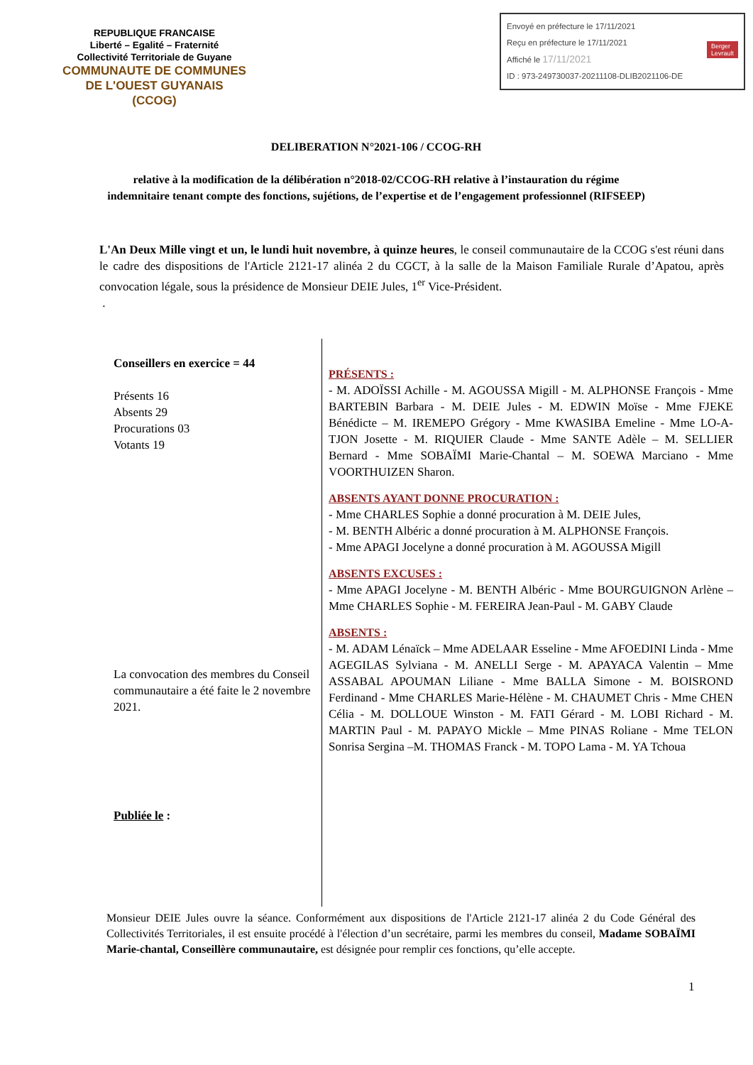REPUBLIQUE FRANCAISE
Liberté – Egalité – Fraternité
Collectivité Territoriale de Guyane
COMMUNAUTE DE COMMUNES
DE L'OUEST GUYANAIS
(CCOG)
Envoyé en préfecture le 17/11/2021
Reçu en préfecture le 17/11/2021
Affiché le 17/11/2021 Berger
Levrault
ID : 973-249730037-20211108-DLIB2021106-DE
DELIBERATION N°2021-106 / CCOG-RH
relative à la modification de la délibération n°2018-02/CCOG-RH relative à l’instauration du régime indemnitaire tenant compte des fonctions, sujétions, de l’expertise et de l’engagement professionnel (RIFSEEP)
L'An Deux Mille vingt et un, le lundi huit novembre, à quinze heures, le conseil communautaire de la CCOG s'est réuni dans le cadre des dispositions de l'Article 2121-17 alinéa 2 du CGCT, à la salle de la Maison Familiale Rurale d’Apatou, après convocation légale, sous la présidence de Monsieur DEIE Jules, 1<sup>er</sup> Vice-Président.
.
Conseillers en exercice = 44
Présents 16
Absents 29
Procurations 03
Votants 19
La convocation des membres du Conseil communautaire a été faite le 2 novembre 2021.
Publiée le :
PRÉSENTS :
- M. ADOÏSSI Achille - M. AGOUSSA Migill - M. ALPHONSE François - Mme BARTEBIN Barbara - M. DEIE Jules - M. EDWIN Moïse - Mme FJEKE Bénédicte – M. IREMEPO Grégory - Mme KWASIBA Emeline - Mme LO-A-TJON Josette - M. RIQUIER Claude - Mme SANTE Adèle – M. SELLIER Bernard - Mme SOBAÏMI Marie-Chantal – M. SOEWA Marciano - Mme VOORTHUIZEN Sharon.
ABSENTS AYANT DONNE PROCURATION :
- Mme CHARLES Sophie a donné procuration à M. DEIE Jules,
- M. BENTH Albéric a donné procuration à M. ALPHONSE François.
- Mme APAGI Jocelyne a donné procuration à M. AGOUSSA Migill
ABSENTS EXCUSES :
- Mme APAGI Jocelyne - M. BENTH Albéric - Mme BOURGUIGNON Arlène – Mme CHARLES Sophie - M. FEREIRA Jean-Paul - M. GABY Claude
ABSENTS :
- M. ADAM Lénaïck – Mme ADELAAR Esseline - Mme AFOEDINI Linda - Mme AGEGILAS Sylviana - M. ANELLI Serge - M. APAYACA Valentin – Mme ASSABAL APOUMAN Liliane - Mme BALLA Simone - M. BOISROND Ferdinand - Mme CHARLES Marie-Hélène - M. CHAUMET Chris - Mme CHEN Célia - M. DOLLOUE Winston - M. FATI Gérard - M. LOBI Richard - M. MARTIN Paul - M. PAPAYO Mickle – Mme PINAS Roliane - Mme TELON Sonrisa Sergina –M. THOMAS Franck - M. TOPO Lama - M. YA Tchoua
Monsieur DEIE Jules ouvre la séance. Conformément aux dispositions de l'Article 2121-17 alinéa 2 du Code Général des Collectivités Territoriales, il est ensuite procédé à l'élection d’un secrétaire, parmi les membres du conseil, Madame SOBAÏMI Marie-chantal, Conseillère communautaire, est désignée pour remplir ces fonctions, qu’elle accepte.
1